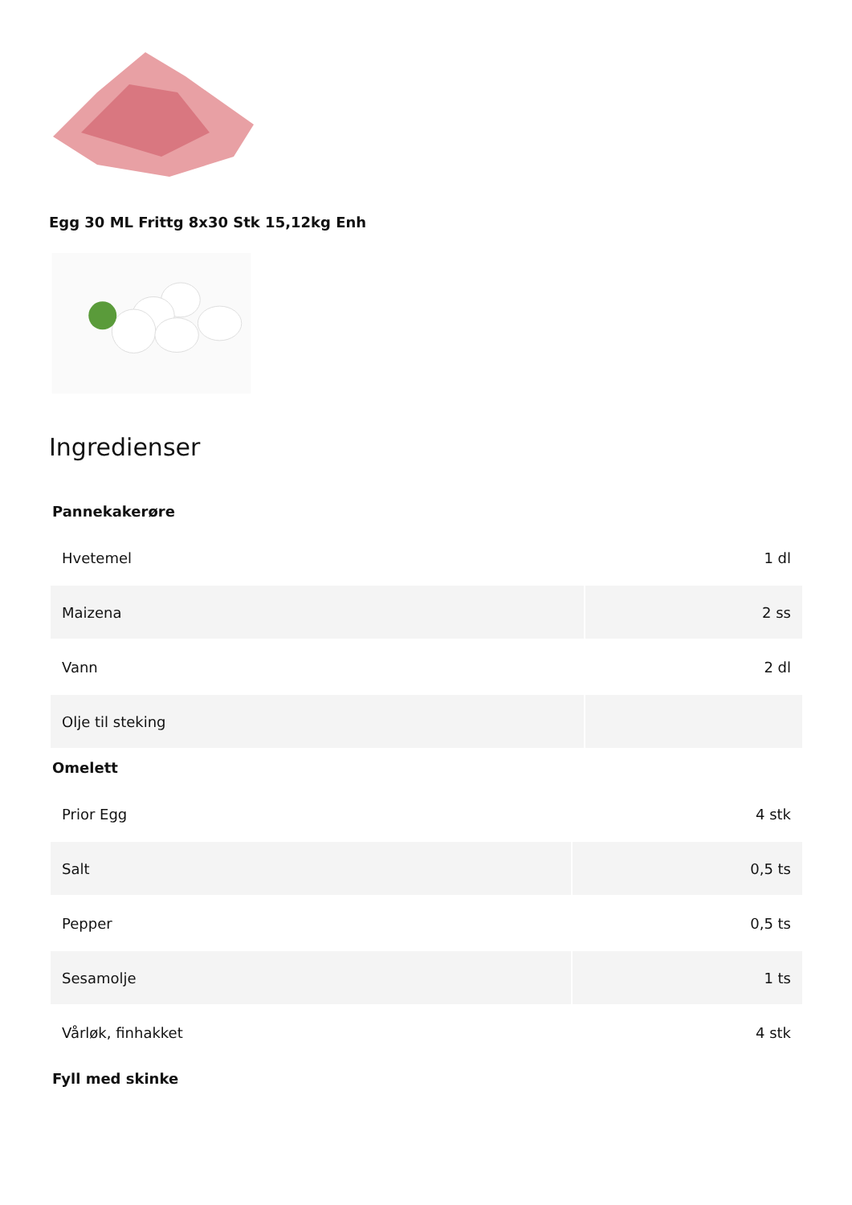Egg 30 ML Frittg 8x30 Stk 15,12kg Enh
Ingredienser
Pannekakerøre
| Hvetemel | 1 dl |
| Maizena | 2 ss |
| Vann | 2 dl |
| Olje til steking | |
Omelett
| Prior Egg | 4 stk |
| Salt | 0,5 ts |
| Pepper | 0,5 ts |
| Sesamolje | 1 ts |
| Vårløk, finhakket | 4 stk |
Fyll med skinke